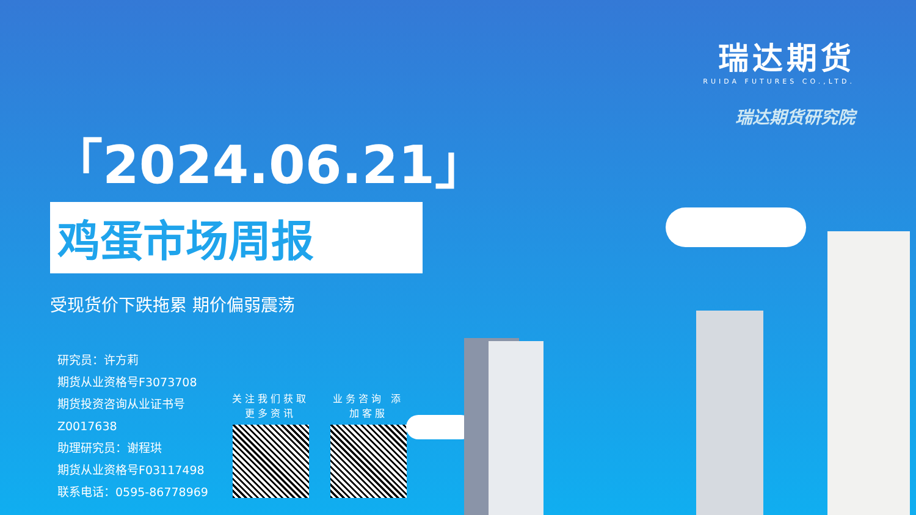瑞达期货
RUIDA FUTURES CO.,LTD.
瑞达期货研究院
「2024.06.21」
鸡蛋市场周报
受现货价下跌拖累 期价偏弱震荡
研究员：许方莉
期货从业资格号F3073708
期货投资咨询从业证书号
Z0017638
助理研究员：谢程珙
期货从业资格号F03117498
联系电话：0595-86778969
关注我们获取更多资讯
业务咨询 添加客服